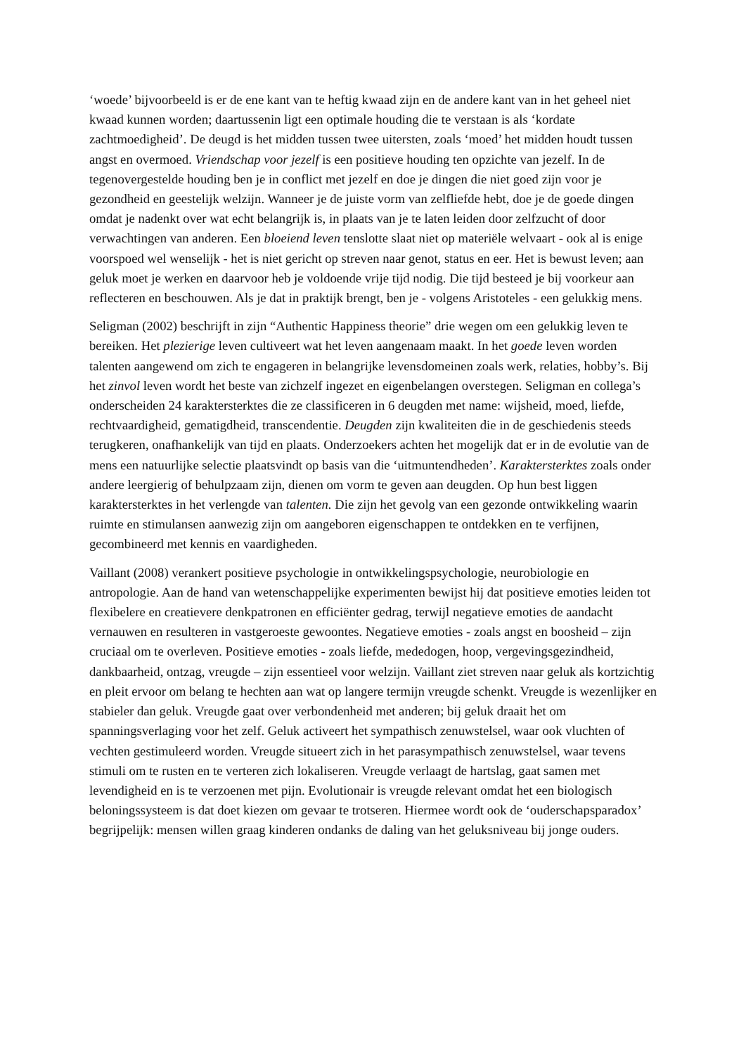‘woede’ bijvoorbeeld is er de ene kant van te heftig kwaad zijn en de andere kant van in het geheel niet kwaad kunnen worden; daartussenin ligt een optimale houding die te verstaan is als ‘kordate zachtmoedigheid’. De deugd is het midden tussen twee uitersten, zoals ‘moed’ het midden houdt tussen angst en overmoed. Vriendschap voor jezelf is een positieve houding ten opzichte van jezelf. In de tegenovergestelde houding ben je in conflict met jezelf en doe je dingen die niet goed zijn voor je gezondheid en geestelijk welzijn. Wanneer je de juiste vorm van zelfliefde hebt, doe je de goede dingen omdat je nadenkt over wat echt belangrijk is, in plaats van je te laten leiden door zelfzucht of door verwachtingen van anderen. Een bloeiend leven tenslotte slaat niet op materiële welvaart - ook al is enige voorspoed wel wenselijk - het is niet gericht op streven naar genot, status en eer. Het is bewust leven; aan geluk moet je werken en daarvoor heb je voldoende vrije tijd nodig. Die tijd besteed je bij voorkeur aan reflecteren en beschouwen. Als je dat in praktijk brengt, ben je - volgens Aristoteles - een gelukkig mens.
Seligman (2002) beschrijft in zijn “Authentic Happiness theorie” drie wegen om een gelukkig leven te bereiken. Het plezierige leven cultiveert wat het leven aangenaam maakt. In het goede leven worden talenten aangewend om zich te engageren in belangrijke levensdomeinen zoals werk, relaties, hobby’s. Bij het zinvol leven wordt het beste van zichzelf ingezet en eigenbelangen overstegen. Seligman en collega’s onderscheiden 24 karaktersterktes die ze classificeren in 6 deugden met name: wijsheid, moed, liefde, rechtvaardigheid, gematigdheid, transcendentie. Deugden zijn kwaliteiten die in de geschiedenis steeds terugkeren, onafhankelijk van tijd en plaats. Onderzoekers achten het mogelijk dat er in de evolutie van de mens een natuurlijke selectie plaatsvindt op basis van die ‘uitmuntendheden’. Karaktersterktes zoals onder andere leergierig of behulpzaam zijn, dienen om vorm te geven aan deugden. Op hun best liggen karaktersterktes in het verlengde van talenten. Die zijn het gevolg van een gezonde ontwikkeling waarin ruimte en stimulansen aanwezig zijn om aangeboren eigenschappen te ontdekken en te verfijnen, gecombineerd met kennis en vaardigheden.
Vaillant (2008) verankert positieve psychologie in ontwikkelingspsychologie, neurobiologie en antropologie. Aan de hand van wetenschappelijke experimenten bewijst hij dat positieve emoties leiden tot flexibelere en creatievere denkpatronen en efficiënter gedrag, terwijl negatieve emoties de aandacht vernauwen en resulteren in vastgeroeste gewoontes. Negatieve emoties - zoals angst en boosheid – zijn cruciaal om te overleven. Positieve emoties - zoals liefde, mededogen, hoop, vergevingsgezindheid, dankbaarheid, ontzag, vreugde – zijn essentieel voor welzijn. Vaillant ziet streven naar geluk als kortzichtig en pleit ervoor om belang te hechten aan wat op langere termijn vreugde schenkt. Vreugde is wezenlijker en stabieler dan geluk. Vreugde gaat over verbondenheid met anderen; bij geluk draait het om spanningsverlaging voor het zelf. Geluk activeert het sympathisch zenuwstelsel, waar ook vluchten of vechten gestimuleerd worden. Vreugde situeert zich in het parasympathisch zenuwstelsel, waar tevens stimuli om te rusten en te verteren zich lokaliseren. Vreugde verlaagt de hartslag, gaat samen met levendigheid en is te verzoenen met pijn. Evolutionair is vreugde relevant omdat het een biologisch beloningssysteem is dat doet kiezen om gevaar te trotseren. Hiermee wordt ook de ‘ouderschapsparadox’ begrijpelijk: mensen willen graag kinderen ondanks de daling van het geluksniveau bij jonge ouders.